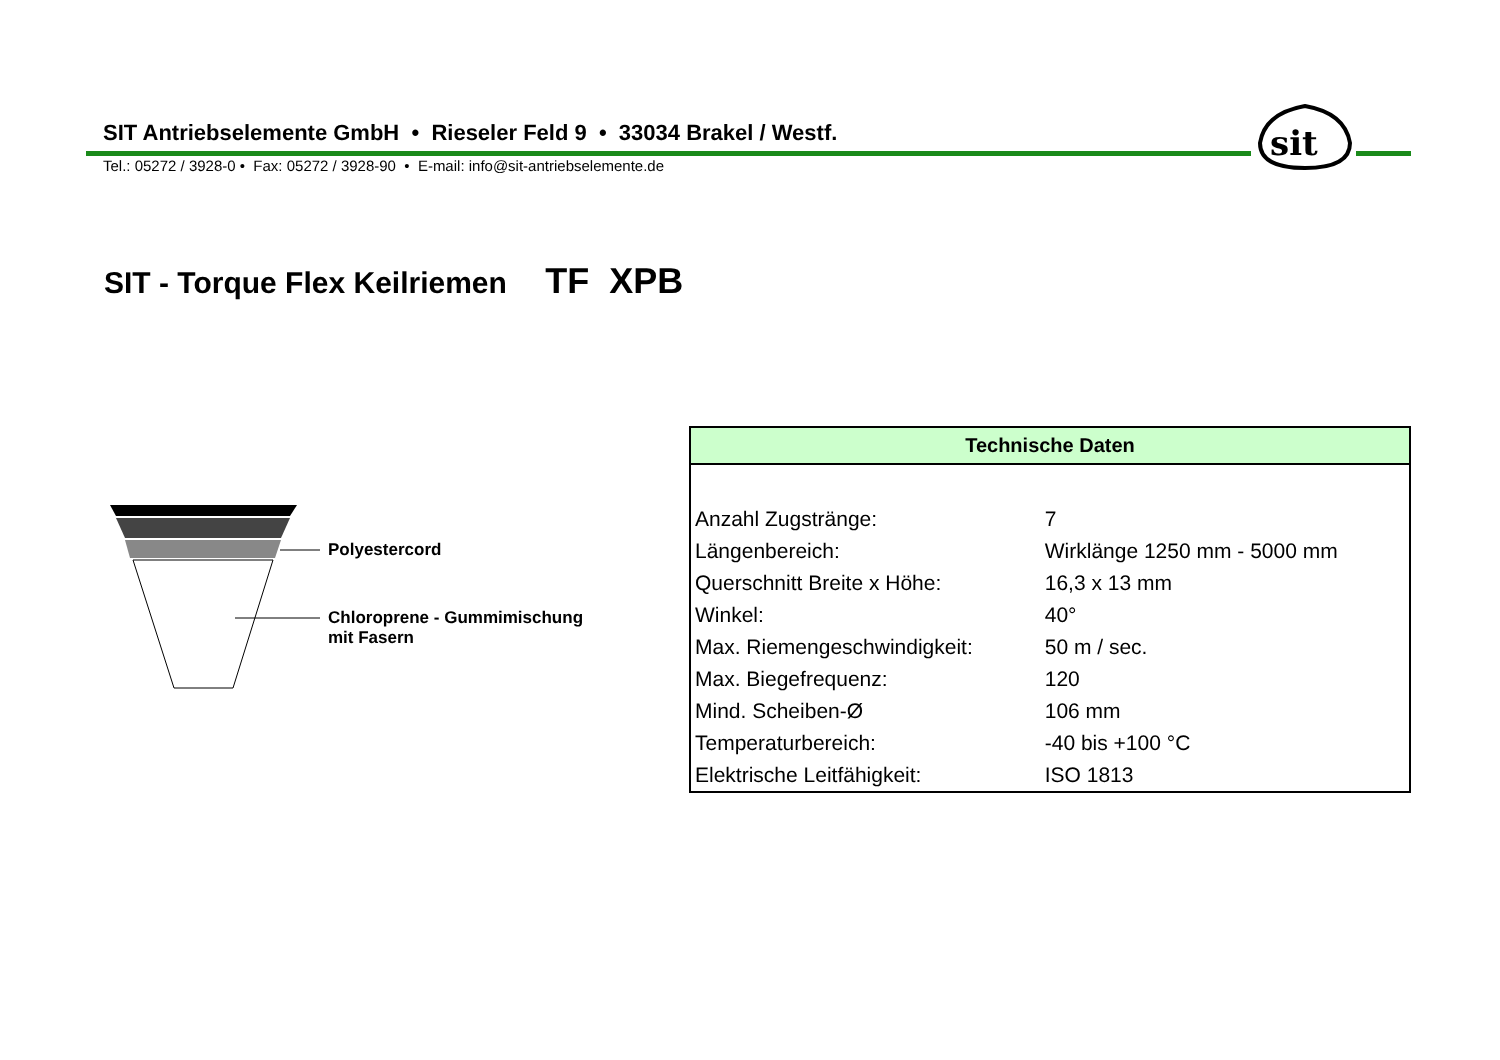SIT Antriebselemente GmbH • Rieseler Feld 9 • 33034 Brakel / Westf.
Tel.: 05272 / 3928-0 • Fax: 05272 / 3928-90 • E-mail: info@sit-antriebselemente.de
sit
SIT - Torque Flex Keilriemen TF XPB
Polyestercord
Chloroprene - Gummimischung
mit Fasern
| Technische Daten | |
| --- | --- |
| Anzahl Zugstränge: | 7 |
| Längenbereich: | Wirklänge 1250 mm - 5000 mm |
| Querschnitt Breite x Höhe: | 16,3 x 13 mm |
| Winkel: | 40° |
| Max. Riemengeschwindigkeit: | 50 m / sec. |
| Max. Biegefrequenz: | 120 |
| Mind. Scheiben-Ø | 106 mm |
| Temperaturbereich: | -40 bis +100 °C |
| Elektrische Leitfähigkeit: | ISO 1813 |